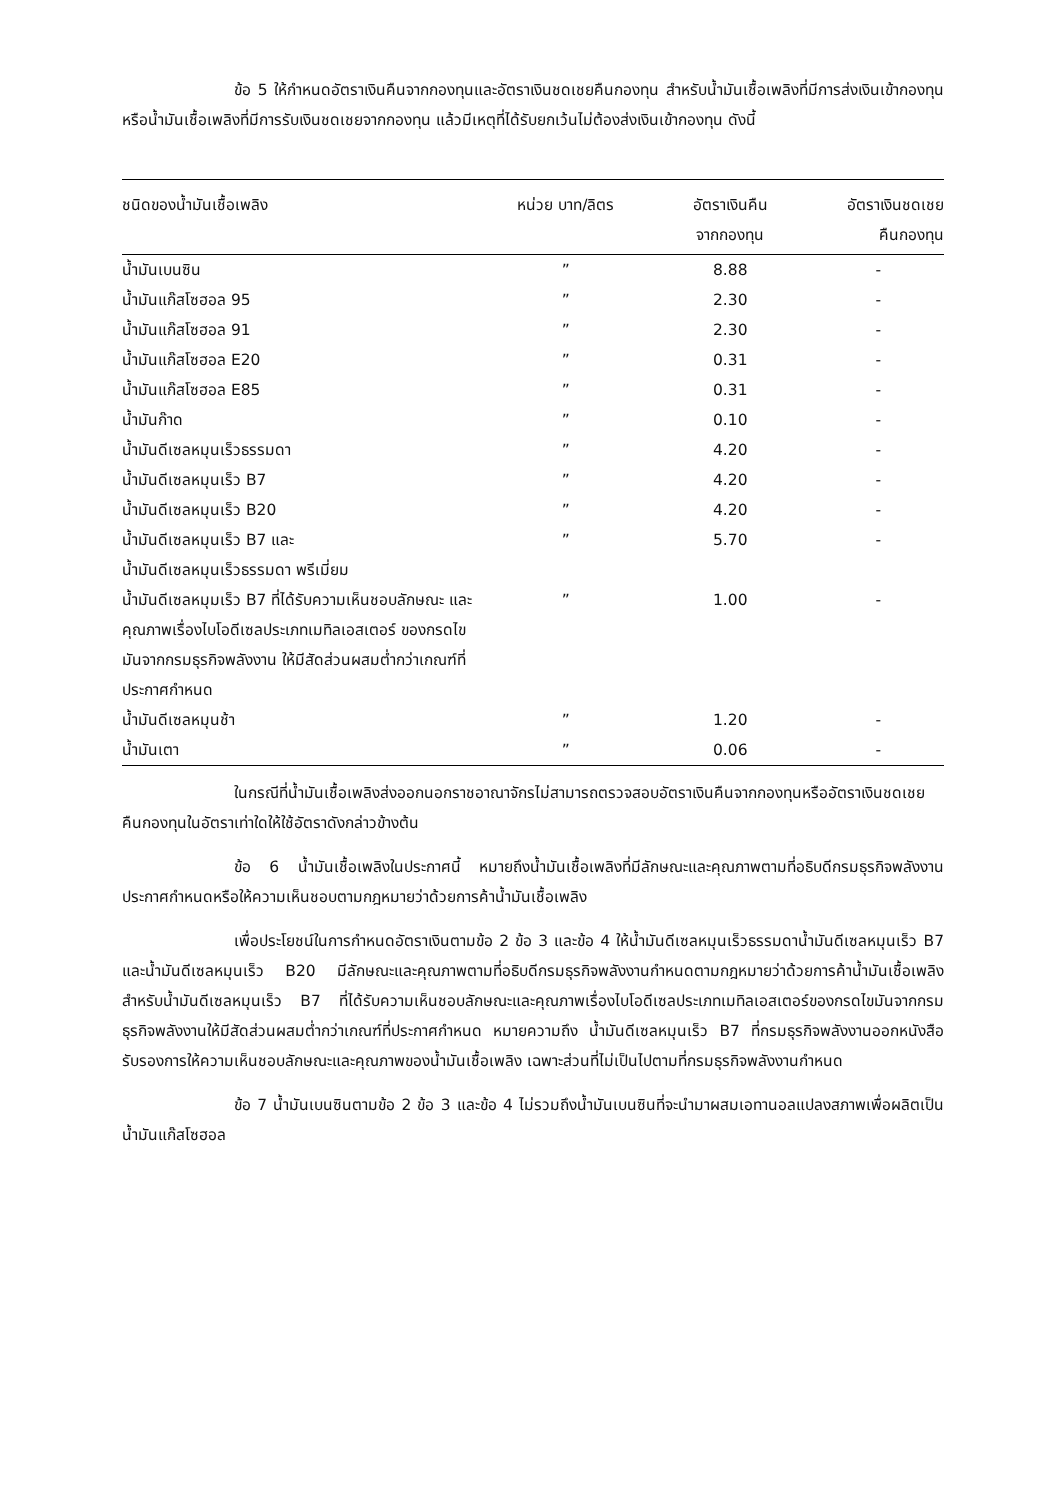ข้อ 5 ให้กำหนดอัตราเงินคืนจากกองทุนและอัตราเงินชดเชยคืนกองทุน สำหรับน้ำมันเชื้อเพลิงที่มีการส่งเงินเข้ากองทุน หรือน้ำมันเชื้อเพลิงที่มีการรับเงินชดเชยจากกองทุน แล้วมีเหตุที่ได้รับยกเว้นไม่ต้องส่งเงินเข้ากองทุน ดังนี้
| ชนิดของน้ำมันเชื้อเพลิง | หน่วย บาท/ลิตร | อัตราเงินคืน จากกองทุน | อัตราเงินชดเชย คืนกองทุน |
| --- | --- | --- | --- |
| น้ำมันเบนซิน | ” | 8.88 | - |
| น้ำมันแก๊สโซฮอล 95 | ” | 2.30 | - |
| น้ำมันแก๊สโซฮอล 91 | ” | 2.30 | - |
| น้ำมันแก๊สโซฮอล E20 | ” | 0.31 | - |
| น้ำมันแก๊สโซฮอล E85 | ” | 0.31 | - |
| น้ำมันก๊าด | ” | 0.10 | - |
| น้ำมันดีเซลหมุนเร็วธรรมดา | ” | 4.20 | - |
| น้ำมันดีเซลหมุนเร็ว B7 | ” | 4.20 | - |
| น้ำมันดีเซลหมุนเร็ว B20 | ” | 4.20 | - |
| น้ำมันดีเซลหมุนเร็ว B7 และ น้ำมันดีเซลหมุนเร็วธรรมดา พรีเมี่ยม | ” | 5.70 | - |
| น้ำมันดีเซลหมุมเร็ว B7 ที่ได้รับความเห็นชอบลักษณะ และ คุณภาพเรื่องไบโอดีเซลประเภทเมทิลเอสเตอร์ ของกรดไขมันจากกรมธุรกิจพลังงาน ให้มีสัดส่วนผสมต่ำกว่าเกณฑ์ที่ประกาศกำหนด | ” | 1.00 | - |
| น้ำมันดีเซลหมุนช้า | ” | 1.20 | - |
| น้ำมันเตา | ” | 0.06 | - |
ในกรณีที่น้ำมันเชื้อเพลิงส่งออกนอกราชอาณาจักรไม่สามารถตรวจสอบอัตราเงินคืนจากกองทุนหรืออัตราเงินชดเชยคืนกองทุนในอัตราเท่าใดให้ใช้อัตราดังกล่าวข้างต้น
ข้อ 6 น้ำมันเชื้อเพลิงในประกาศนี้ หมายถึงน้ำมันเชื้อเพลิงที่มีลักษณะและคุณภาพตามที่อธิบดีกรมธุรกิจพลังงานประกาศกำหนดหรือให้ความเห็นชอบตามกฎหมายว่าด้วยการค้าน้ำมันเชื้อเพลิง
เพื่อประโยชน์ในการกำหนดอัตราเงินตามข้อ 2 ข้อ 3 และข้อ 4 ให้น้ำมันดีเซลหมุนเร็วธรรมดาน้ำมันดีเซลหมุนเร็ว B7 และน้ำมันดีเซลหมุนเร็ว B20 มีลักษณะและคุณภาพตามที่อธิบดีกรมธุรกิจพลังงานกำหนดตามกฎหมายว่าด้วยการค้าน้ำมันเชื้อเพลิง สำหรับน้ำมันดีเซลหมุนเร็ว B7 ที่ได้รับความเห็นชอบลักษณะและคุณภาพเรื่องไบโอดีเซลประเภทเมทิลเอสเตอร์ของกรดไขมันจากกรมธุรกิจพลังงานให้มีสัดส่วนผสมต่ำกว่าเกณฑ์ที่ประกาศกำหนด หมายความถึง น้ำมันดีเซลหมุนเร็ว B7 ที่กรมธุรกิจพลังงานออกหนังสือรับรองการให้ความเห็นชอบลักษณะและคุณภาพของน้ำมันเชื้อเพลิง เฉพาะส่วนที่ไม่เป็นไปตามที่กรมธุรกิจพลังงานกำหนด
ข้อ 7 น้ำมันเบนซินตามข้อ 2 ข้อ 3 และข้อ 4 ไม่รวมถึงน้ำมันเบนซินที่จะนำมาผสมเอทานอลแปลงสภาพเพื่อผลิตเป็นน้ำมันแก๊สโซฮอล